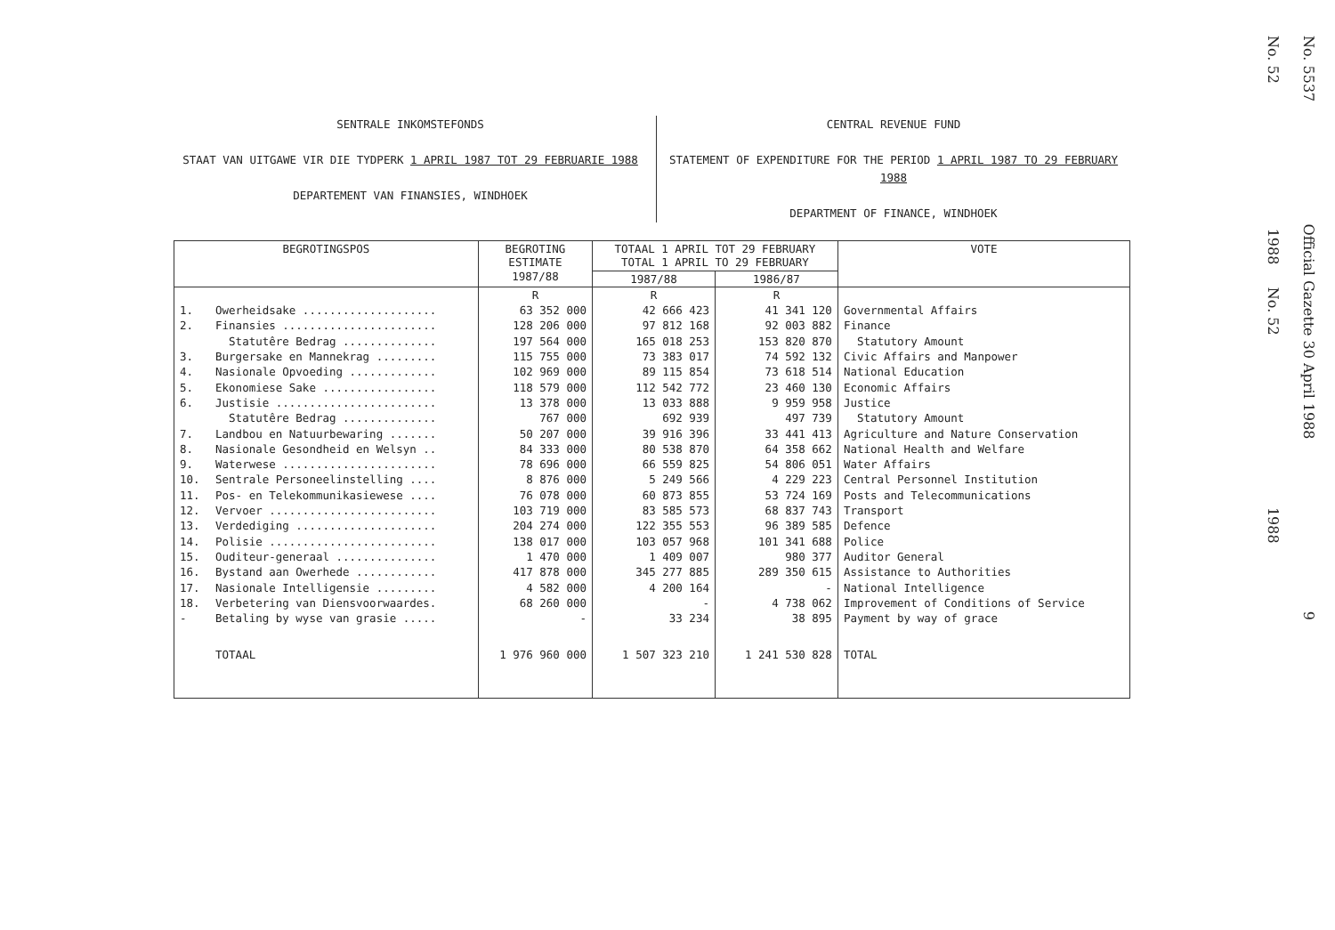SENTRALE INKOMSTEFONDS
STAAT VAN UITGAWE VIR DIE TYDPERK 1 APRIL 1987 TOT 29 FEBRUARIE 1988
DEPARTEMENT VAN FINANSIES, WINDHOEK
CENTRAL REVENUE FUND
STATEMENT OF EXPENDITURE FOR THE PERIOD 1 APRIL 1987 TO 29 FEBRUARY 1988
DEPARTMENT OF FINANCE, WINDHOEK
| BEGROTINGSPOS | | BEGROTING ESTIMATE 1987/88 | TOTAAL 1 APRIL TOT 29 FEBRUARY TOTAL 1 APRIL TO 29 FEBRUARY | | VOTE |
| --- | --- | --- | --- | --- | --- |
| | | | 1987/88 | 1986/87 | |
| | | R | R | R | |
| 1. | Owerheidsake .................... | 63 352 000 | 42 666 423 | 41 341 120 | Governmental Affairs |
| 2. | Finansies ....................... | 128 206 000 | 97 812 168 | 92 003 882 | Finance |
| | Statutêre Bedrag .............. | 197 564 000 | 165 018 253 | 153 820 870 | Statutory Amount |
| 3. | Burgersake en Mannekrag ......... | 115 755 000 | 73 383 017 | 74 592 132 | Civic Affairs and Manpower |
| 4. | Nasionale Opvoeding ............. | 102 969 000 | 89 115 854 | 73 618 514 | National Education |
| 5. | Ekonomiese Sake ................. | 118 579 000 | 112 542 772 | 23 460 130 | Economic Affairs |
| 6. | Justisie ........................ | 13 378 000 | 13 033 888 | 9 959 958 | Justice |
| | Statutêre Bedrag .............. | 767 000 | 692 939 | 497 739 | Statutory Amount |
| 7. | Landbou en Natuurbewaring ....... | 50 207 000 | 39 916 396 | 33 441 413 | Agriculture and Nature Conservation |
| 8. | Nasionale Gesondheid en Welsyn .. | 84 333 000 | 80 538 870 | 64 358 662 | National Health and Welfare |
| 9. | Waterwese ....................... | 78 696 000 | 66 559 825 | 54 806 051 | Water Affairs |
| 10. | Sentrale Personeelinstelling .... | 8 876 000 | 5 249 566 | 4 229 223 | Central Personnel Institution |
| 11. | Pos- en Telekommunikasiewese .... | 76 078 000 | 60 873 855 | 53 724 169 | Posts and Telecommunications |
| 12. | Vervoer ......................... | 103 719 000 | 83 585 573 | 68 837 743 | Transport |
| 13. | Verdediging ..................... | 204 274 000 | 122 355 553 | 96 389 585 | Defence |
| 14. | Polisie ......................... | 138 017 000 | 103 057 968 | 101 341 688 | Police |
| 15. | Ouditeur-generaal ............... | 1 470 000 | 1 409 007 | 980 377 | Auditor General |
| 16. | Bystand aan Owerhede ............ | 417 878 000 | 345 277 885 | 289 350 615 | Assistance to Authorities |
| 17. | Nasionale Intelligensie ......... | 4 582 000 | 4 200 164 | - | National Intelligence |
| 18. | Verbetering van Diensvoorwaardes. | 68 260 000 | - | 4 738 062 | Improvement of Conditions of Service |
| - | Betaling by wyse van grasie ..... | - | 33 234 | 38 895 | Payment by way of grace |
| | TOTAAL | 1 976 960 000 | 1 507 323 210 | 1 241 530 828 | TOTAL |
No. 5537 Official Gazette 30 April 1988 9
No. 52 1988 No. 52 1988